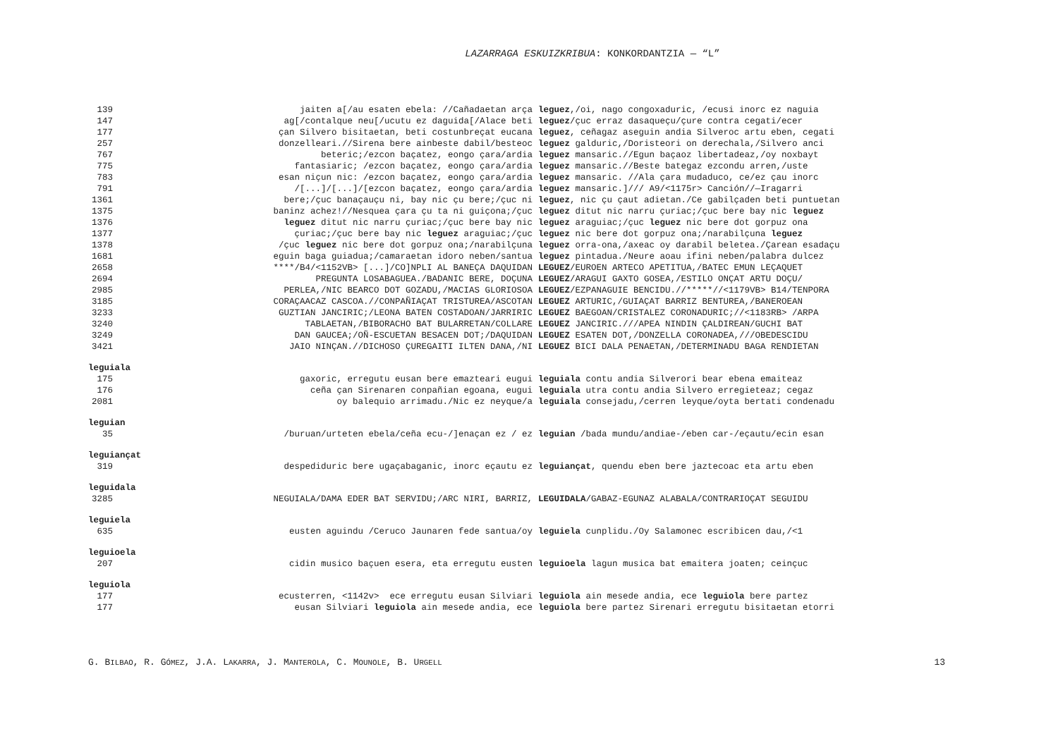LAZARRAGA ESKUIZKRIBUA: KONKORDANTZIA — “L”
139 jaiten a[/au esaten ebela: //Cañadaetan arça leguez,/oi, nago congoxaduric, /ecusi inorc ez naguia
147 ag[/contalque neu[/ucutu ez daguida[/Alace beti leguez/çuc erraz dasaqueçu/çure contra cegati/ecer
177 çan Silvero bisitaetan, beti costunbreçat eucana leguez, ceñagaz aseguin andia Silveroc artu eben, cegati
257 donzelleari.//Sirena bere ainbeste dabil/besteoc leguez galduric,/Doristeori on derechala,/Silvero anci
767 beteric;/ezcon baçatez, eongo çara/ardia leguez mansaric.//Egun baçaoz libertadeaz,/oy noxbayt
775 fantasiaric; /ezcon baçatez, eongo çara/ardia leguez mansaric.//Beste bategaz ezcondu arren,/uste
783 esan niçun nic: /ezcon baçatez, eongo çara/ardia leguez mansaric. //Ala çara mudaduco, ce/ez çau inorc
791 /[...]/[...]/[ezcon baçatez, eongo çara/ardia leguez mansaric.]/// A9/<1175r> Canción//—Iragarri
1361 bere;/çuc banaçauçu ni, bay nic çu bere;/çuc ni leguez, nic çu çaut adietan./Ce gabilçaden beti puntuetan
1375 baninz achez!//Nesquea çara çu ta ni guiçona;/çuc leguez ditut nic narru çuriac;/çuc bere bay nic leguez
1376 leguez ditut nic narru çuriac;/çuc bere bay nic leguez araguiac;/çuc leguez nic bere dot gorpuz ona
1377 çuriac;/çuc bere bay nic leguez araguiac;/çuc leguez nic bere dot gorpuz ona;/narabilçuna leguez
1378 /çuc leguez nic bere dot gorpuz ona;/narabilçuna leguez orra-ona,/axeac oy darabil beletea./Çarean esadaçu
1681 eguin baga guiadua;/camaraetan idoro neben/santua leguez pintadua./Neure aoau ifini neben/palabra dulcez
2658 ****/B4/<1152VB> [...]/CO]NPLI AL BANEÇA DAQUIDAN LEGUEZ/EUROEN ARTECO APETITUA,/BATEC EMUN LEÇAQUET
2694 PREGUNTA LOSABAGUEA./BADANIC BERE, DOÇUNA LEGUEZ/ARAGUI GAXTO GOSEA,/ESTILO ONÇAT ARTU DOÇU/
2985 PERLEA,/NIC BEARCO DOT GOZADU,/MACIAS GLORIOSOA LEGUEZ/EZPANAGUIE BENCIDU.//*****//<1179VB> B14/TENPORA
3185 CORAÇAACAZ CASCOA.//CONPAÑIAÇAT TRISTUREA/ASCOTAN LEGUEZ ARTURIC,/GUIAÇAT BARRIZ BENTUREA,/BANEROEAN
3233 GUZTIAN JANCIRIC;/LEONA BATEN COSTADOAN/JARRIRIC LEGUEZ BAEGOAN/CRISTALEZ CORONADURIC;//<1183RB> /ARPA
3240 TABLAETAN,/BIBORACHO BAT BULARRETAN/COLLARE LEGUEZ JANCIRIC.///APEA NINDIN ÇALDIREAN/GUCHI BAT
3249 DAN GAUCEA;/OÑ-ESCUETAN BESACEN DOT;/DAQUIDAN LEGUEZ ESATEN DOT,/DONZELLA CORONADEA,///OBEDESCIDU
3421 JAIO NINÇAN.//DICHOSO ÇUREGAITI ILTEN DANA,/NI LEGUEZ BICI DALA PENAETAN,/DETERMINADU BAGA RENDIETAN
leguiala
175 gaxoric, erregutu eusan bere emazteari eugui leguiala contu andia Silverori bear ebena emaiteaz
176 ceña çan Sirenaren conpañian egoana, eugui leguiala utra contu andia Silvero erregieteaz; cegaz
2081 oy balequio arrimadu./Nic ez neyque/a leguiala consejadu,/cerren leyque/oyta bertati condenadu
leguian
35 /buruan/urteten ebela/ceña ecu-/]enaçan ez / ez leguian /bada mundu/andiae-/eben car-/eçautu/ecin esan
leguiançat
319 despediduric bere ugaçabaganic, inorc eçautu ez leguiançat, quendu eben bere jaztecoac eta artu eben
leguidala
3285 NEGUIALA/DAMA EDER BAT SERVIDU;/ARC NIRI, BARRIZ, LEGUIDALA/GABAZ-EGUNAZ ALABALA/CONTRARIOÇAT SEGUIDU
leguiela
635 eusten aguindu /Ceruco Jaunaren fede santua/oy leguiela cunplidu./Oy Salamonec escribicen dau,/<1
leguioela
207 cidin musico baçuen esera, eta erregutu eusten leguioela lagun musica bat emaitera joaten; ceinçuc
leguiola
177 ecusterren, <1142v> ece erregutu eusan Silviari leguiola ain mesede andia, ece leguiola bere partez
177 eusan Silviari leguiola ain mesede andia, ece leguiola bere partez Sirenari erregutu bisitaetan etorri
G. BILBAO, R. GÓMEZ, J.A. LAKARRA, J. MANTEROLA, C. MOUNOLE, B. URGELL 13